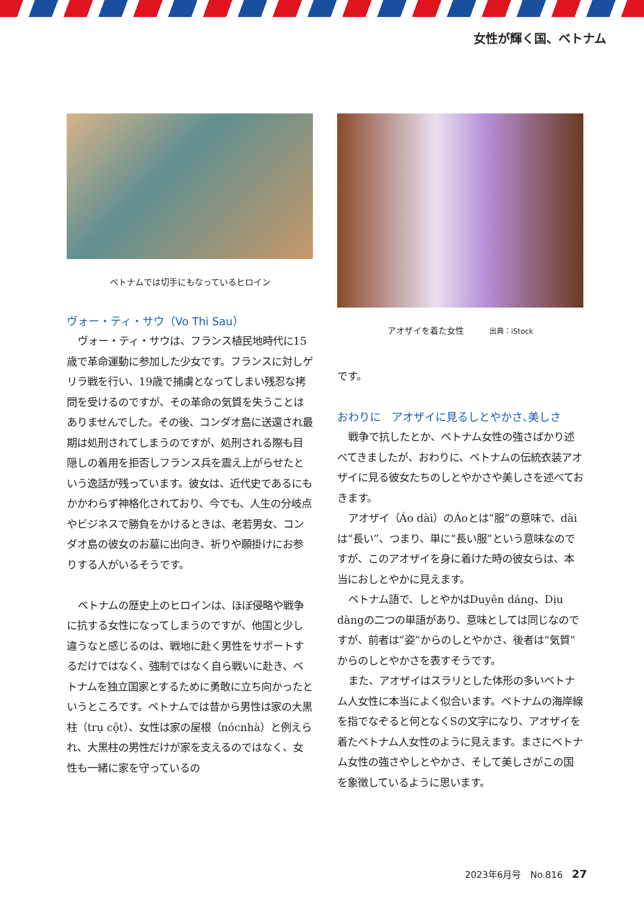女性が輝く国、ベトナム
ベトナムでは切手にもなっているヒロイン
ヴォー・ティ・サウ（Vo Thi Sau）
ヴォー・ティ・サウは、フランス植民地時代に15歳で革命運動に参加した少女です。フランスに対しゲリラ戦を行い、19歳で捕虜となってしまい残忍な拷問を受けるのですが、その革命の気質を失うことはありませんでした。その後、コンダオ島に送還され最期は処刑されてしまうのですが、処刑される際も目隠しの着用を拒否しフランス兵を震え上がらせたという逸話が残っています。彼女は、近代史であるにもかかわらず神格化されており、今でも、人生の分岐点やビジネスで勝負をかけるときは、老若男女、コンダオ島の彼女のお墓に出向き、祈りや願掛けにお参りする人がいるそうです。
ベトナムの歴史上のヒロインは、ほぼ侵略や戦争に抗する女性になってしまうのですが、他国と少し違うなと感じるのは、戦地に赴く男性をサポートするだけではなく、強制ではなく自ら戦いに赴き、ベトナムを独立国家とするために勇敢に立ち向かったというところです。ベトナムでは昔から男性は家の大黒柱（trụ cột）、女性は家の屋根（nócnhà）と例えられ、大黒柱の男性だけが家を支えるのではなく、女性も一緒に家を守っているの
アオザイを着た女性　　　出典：iStock
です。
おわりに　アオザイに見るしとやかさ､美しさ
戦争で抗したとか、ベトナム女性の強さばかり述べてきましたが、おわりに、ベトナムの伝統衣装アオザイに見る彼女たちのしとやかさや美しさを述べておきます。
アオザイ（Áo dài）のÁoとは“服”の意味で、dàiは“長い”、つまり、単に“長い服”という意味なのですが、このアオザイを身に着けた時の彼女らは、本当におしとやかに見えます。
ベトナム語で、しとやかはDuyên dáng、Dịu dàngの二つの単語があり、意味としては同じなのですが、前者は“姿”からのしとやかさ、後者は“気質”からのしとやかさを表すそうです。
また、アオザイはスラリとした体形の多いベトナム人女性に本当によく似合います。ベトナムの海岸線を指でなぞると何となくSの文字になり、アオザイを着たベトナム人女性のように見えます。まさにベトナム女性の強さやしとやかさ、そして美しさがこの国を象徴しているように思います。
2023年6月号　No.816　27